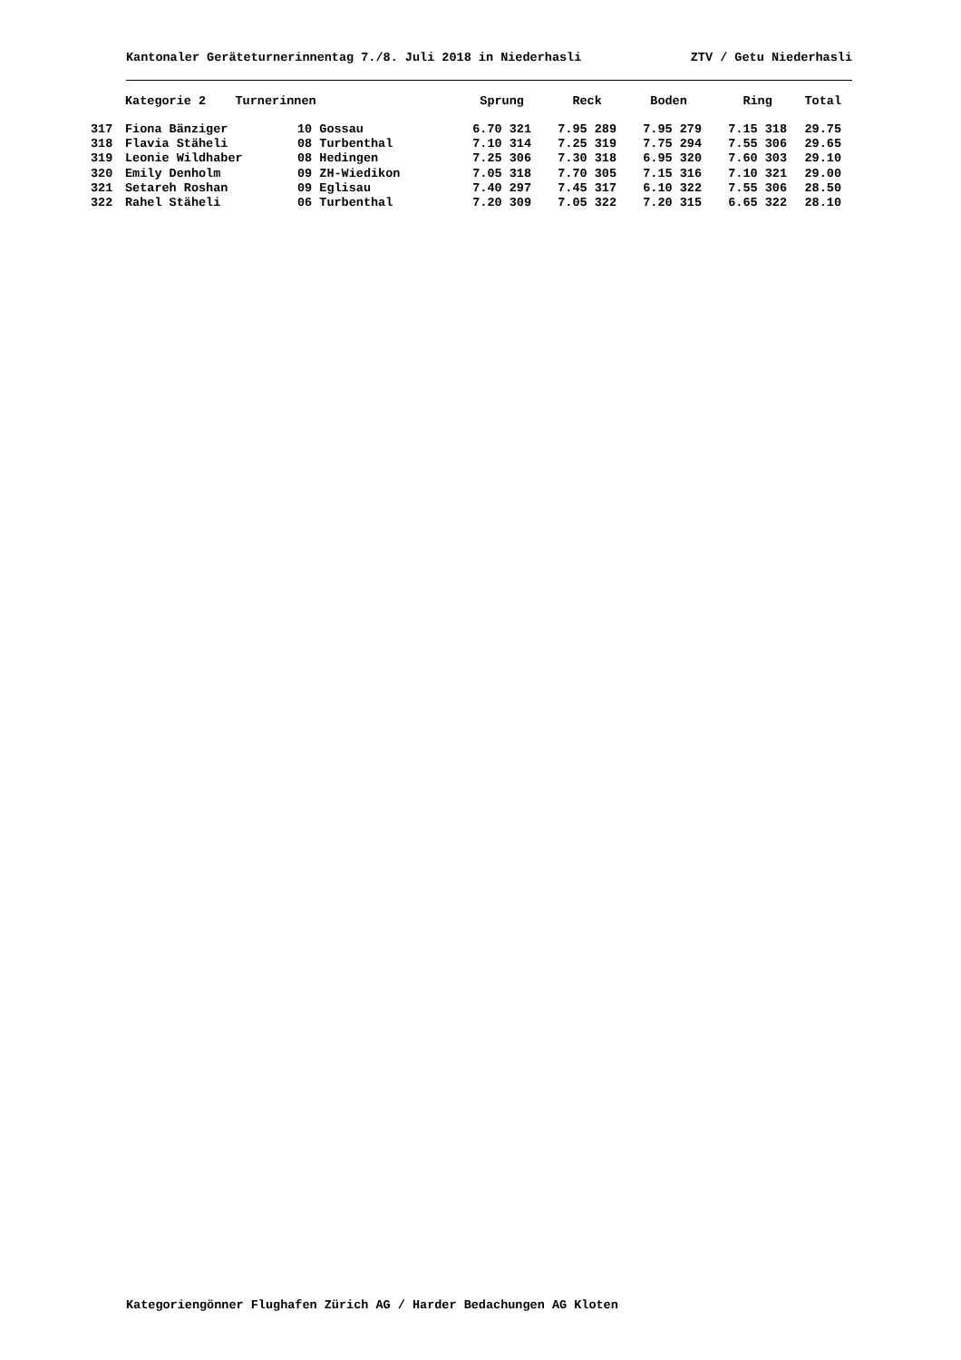Kantonaler Geräteturnerinnentag 7./8. Juli 2018 in Niederhasli ZTV / Getu Niederhasli
| | Kategorie 2 Turnerinnen | | Sprung | Reck | Boden | Ring | Total |
| --- | --- | --- | --- | --- | --- | --- | --- |
| 317 | Fiona Bänziger | 10 Gossau | 6.70 321 | 7.95 289 | 7.95 279 | 7.15 318 | 29.75 |
| 318 | Flavia Stäheli | 08 Turbenthal | 7.10 314 | 7.25 319 | 7.75 294 | 7.55 306 | 29.65 |
| 319 | Leonie Wildhaber | 08 Hedingen | 7.25 306 | 7.30 318 | 6.95 320 | 7.60 303 | 29.10 |
| 320 | Emily Denholm | 09 ZH-Wiedikon | 7.05 318 | 7.70 305 | 7.15 316 | 7.10 321 | 29.00 |
| 321 | Setareh Roshan | 09 Eglisau | 7.40 297 | 7.45 317 | 6.10 322 | 7.55 306 | 28.50 |
| 322 | Rahel Stäheli | 06 Turbenthal | 7.20 309 | 7.05 322 | 7.20 315 | 6.65 322 | 28.10 |
Kategoriengönner Flughafen Zürich AG / Harder Bedachungen AG Kloten